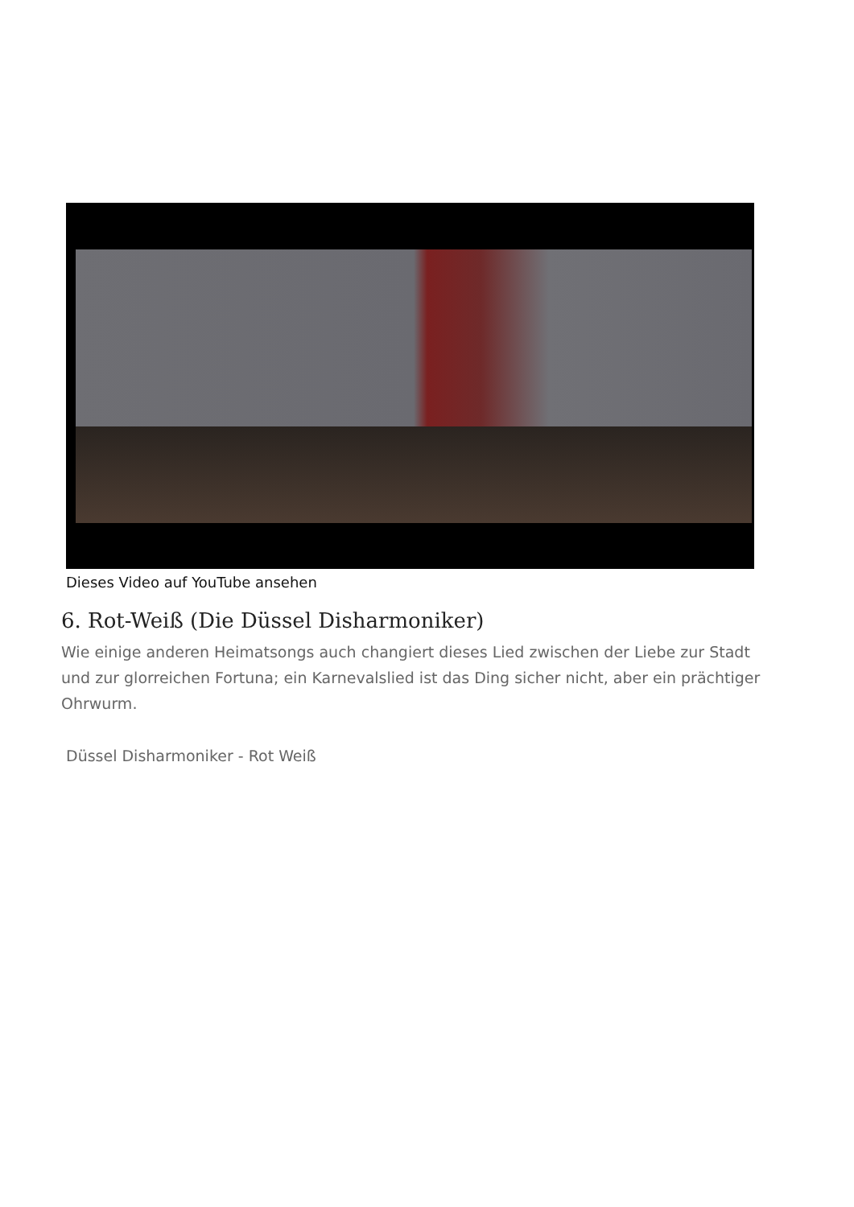Dieses Video auf YouTube ansehen
6. Rot-Weiß (Die Düssel Disharmoniker)
Wie einige anderen Heimatsongs auch changiert dieses Lied zwischen der Liebe zur Stadt und zur glorreichen Fortuna; ein Karnevalslied ist das Ding sicher nicht, aber ein prächtiger Ohrwurm.
Düssel Disharmoniker - Rot Weiß